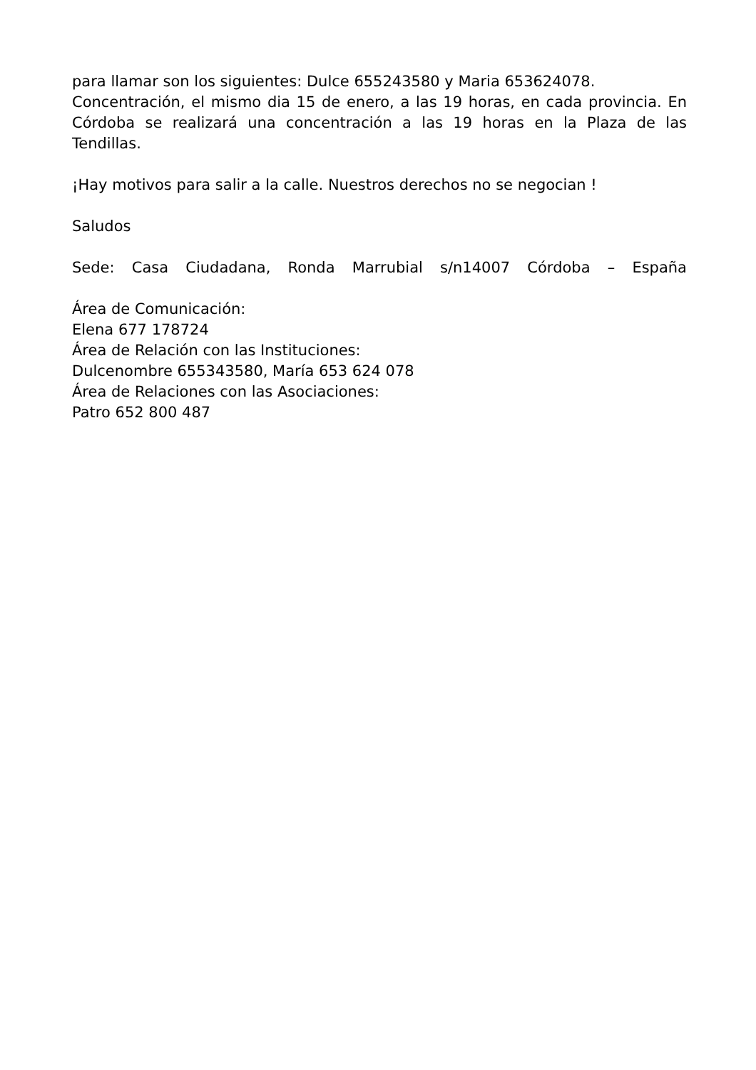para llamar son los siguientes: Dulce 655243580 y Maria 653624078.
Concentración, el mismo dia 15 de enero, a las 19 horas, en cada provincia. En Córdoba se realizará una concentración a las 19 horas en la Plaza de las Tendillas.
¡Hay motivos para salir a la calle. Nuestros derechos no se negocian !
Saludos
Sede: Casa Ciudadana, Ronda Marrubial s/n14007 Córdoba – España
Área de Comunicación:
Elena 677 178724
Área de Relación con las Instituciones:
Dulcenombre 655343580, María 653 624 078
Área de Relaciones con las Asociaciones:
Patro 652 800 487